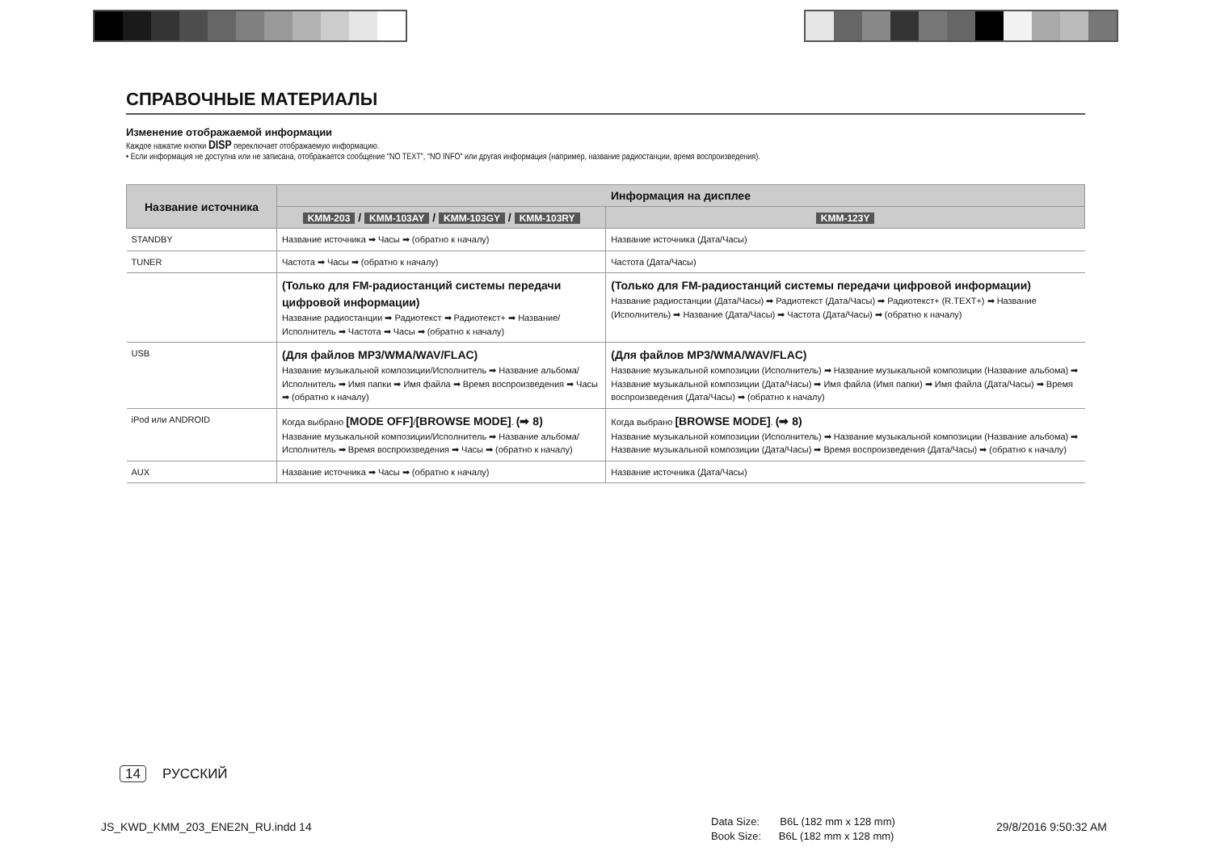СПРАВОЧНЫЕ МАТЕРИАЛЫ
Изменение отображаемой информации
Каждое нажатие кнопки DISP переключает отображаемую информацию.
• Если информация не доступна или не записана, отображается сообщение “NO TEXT”, “NO INFO” или другая информация (например, название радиостанции, время воспроизведения).
| Название источника | Информация на дисплее | |
| --- | --- | --- |
| | KMM-203 / KMM-103AY / KMM-103GY / KMM-103RY | KMM-123Y |
| STANDBY | Название источника ➡ Часы ➡ (обратно к началу) | Название источника (Дата/Часы) |
| TUNER | Частота ➡ Часы ➡ (обратно к началу) | Частота (Дата/Часы) |
| | (Только для FM-радиостанций системы передачи цифровой информации) Название радиостанции ➡ Радиотекст ➡ Радиотекст+ ➡ Название/Исполнитель ➡ Частота ➡ Часы ➡ (обратно к началу) | (Только для FM-радиостанций системы передачи цифровой информации) Название радиостанции (Дата/Часы) ➡ Радиотекст (Дата/Часы) ➡ Радиотекст+ (R.TEXT+) ➡ Название (Исполнитель) ➡ Название (Дата/Часы) ➡ Частота (Дата/Часы) ➡ (обратно к началу) |
| USB | (Для файлов MP3/WMA/WAV/FLAC) Название музыкальной композиции/Исполнитель ➡ Название альбома/ Исполнитель ➡ Имя папки ➡ Имя файла ➡ Время воспроизведения ➡ Часы ➡ (обратно к началу) | (Для файлов MP3/WMA/WAV/FLAC) Название музыкальной композиции (Исполнитель) ➡ Название музыкальной композиции (Название альбома) ➡ Название музыкальной композиции (Дата/Часы) ➡ Имя файла (Имя папки) ➡ Имя файла (Дата/Часы) ➡ Время воспроизведения (Дата/Часы) ➡ (обратно к началу) |
| iPod или ANDROID | Когда выбрано [MODE OFF] / [BROWSE MODE] . (➡ 8) Название музыкальной композиции/Исполнитель ➡ Название альбома/ Исполнитель ➡ Время воспроизведения ➡ Часы ➡ (обратно к началу) | Когда выбрано [BROWSE MODE] . (➡ 8) Название музыкальной композиции (Исполнитель) ➡ Название музыкальной композиции (Название альбома) ➡ Название музыкальной композиции (Дата/Часы) ➡ Время воспроизведения (Дата/Часы) ➡ (обратно к началу) |
| AUX | Название источника ➡ Часы ➡ (обратно к началу) | Название источника (Дата/Часы) |
14 РУССКИЙ
JS_KWD_KMM_203_ENE2N_RU.indd 14
Data Size: B6L (182 mm x 128 mm)
Book Size: B6L (182 mm x 128 mm)
29/8/2016 9:50:32 AM